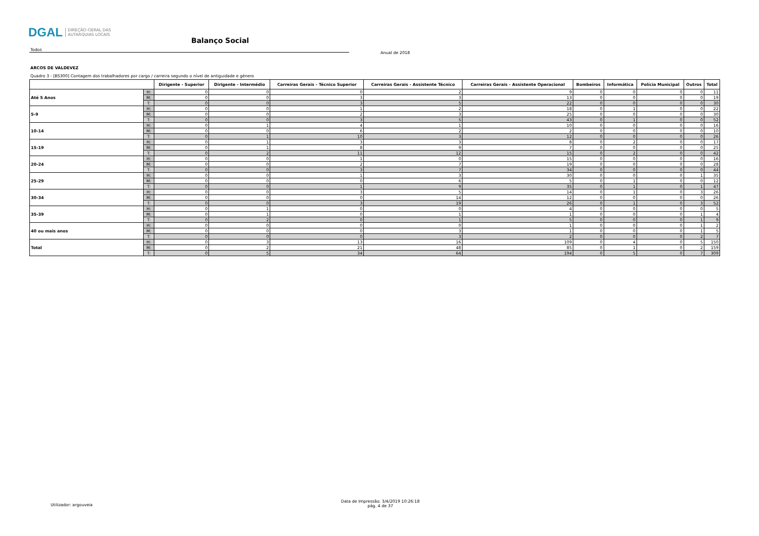DGAL DIREÇÃO-GERAL DAS
AUTARQUIAS LOCAIS
Balanço Social
Todos
Anual de 2018
ARCOS DE VALDEVEZ
Quadro 3 - [BS300] Contagem dos trabalhadores por cargo / carreira segundo o nível de antiguidade e género
| | | Dirigente - Superior | Dirigente - Intermédio | Carreiras Gerais - Técnico Superior | Carreiras Gerais - Assistente Técnico | Carreiras Gerais - Assistente Operacional | Bombeiros | Informática | Polícia Municipal | Outros | Total |
| --- | --- | --- | --- | --- | --- | --- | --- | --- | --- | --- | --- |
| Até 5 Anos | H: | 0 | 0 | 0 | 2 | 9 | 0 | 0 | 0 | 0 | 11 |
| | M: | 0 | 0 | 3 | 3 | 13 | 0 | 0 | 0 | 0 | 19 |
| | T: | 0 | 0 | 3 | 5 | 22 | 0 | 0 | 0 | 0 | 30 |
| 5-9 | H: | 0 | 0 | 1 | 2 | 18 | 0 | 1 | 0 | 0 | 22 |
| | M: | 0 | 0 | 2 | 3 | 25 | 0 | 0 | 0 | 0 | 30 |
| | T: | 0 | 0 | 3 | 5 | 43 | 0 | 1 | 0 | 0 | 52 |
| 10-14 | H: | 0 | 1 | 4 | 1 | 10 | 0 | 0 | 0 | 0 | 16 |
| | M: | 0 | 0 | 6 | 2 | 2 | 0 | 0 | 0 | 0 | 10 |
| | T: | 0 | 1 | 10 | 3 | 12 | 0 | 0 | 0 | 0 | 26 |
| 15-19 | H: | 0 | 1 | 3 | 3 | 8 | 0 | 2 | 0 | 0 | 17 |
| | M: | 0 | 1 | 8 | 9 | 7 | 0 | 0 | 0 | 0 | 25 |
| | T: | 0 | 2 | 11 | 12 | 15 | 0 | 2 | 0 | 0 | 42 |
| 20-24 | H: | 0 | 0 | 1 | 0 | 15 | 0 | 0 | 0 | 0 | 16 |
| | M: | 0 | 0 | 2 | 7 | 19 | 0 | 0 | 0 | 0 | 28 |
| | T: | 0 | 0 | 3 | 7 | 34 | 0 | 0 | 0 | 0 | 44 |
| 25-29 | H: | 0 | 0 | 1 | 3 | 30 | 0 | 0 | 0 | 1 | 35 |
| | M: | 0 | 0 | 0 | 6 | 5 | 0 | 1 | 0 | 0 | 12 |
| | T: | 0 | 0 | 1 | 9 | 35 | 0 | 1 | 0 | 1 | 47 |
| 30-34 | H: | 0 | 0 | 3 | 5 | 14 | 0 | 1 | 0 | 3 | 26 |
| | M: | 0 | 0 | 0 | 14 | 12 | 0 | 0 | 0 | 0 | 26 |
| | T: | 0 | 0 | 3 | 19 | 26 | 0 | 1 | 0 | 3 | 52 |
| 35-39 | H: | 0 | 1 | 0 | 0 | 4 | 0 | 0 | 0 | 0 | 5 |
| | M: | 0 | 1 | 0 | 1 | 1 | 0 | 0 | 0 | 1 | 4 |
| | T: | 0 | 2 | 0 | 1 | 5 | 0 | 0 | 0 | 1 | 9 |
| 40 ou mais anos | H: | 0 | 0 | 0 | 0 | 1 | 0 | 0 | 0 | 1 | 2 |
| | M: | 0 | 0 | 0 | 3 | 1 | 0 | 0 | 0 | 1 | 5 |
| | T: | 0 | 0 | 0 | 3 | 2 | 0 | 0 | 0 | 2 | 7 |
| Total | H: | 0 | 3 | 13 | 16 | 109 | 0 | 4 | 0 | 5 | 150 |
| | M: | 0 | 2 | 21 | 48 | 85 | 0 | 1 | 0 | 2 | 159 |
| | T: | 0 | 5 | 34 | 64 | 194 | 0 | 5 | 0 | 7 | 309 |
Utilizador: argouveia
Data de Impressão: 3/4/2019 10:26:18
pág. 4 de 37